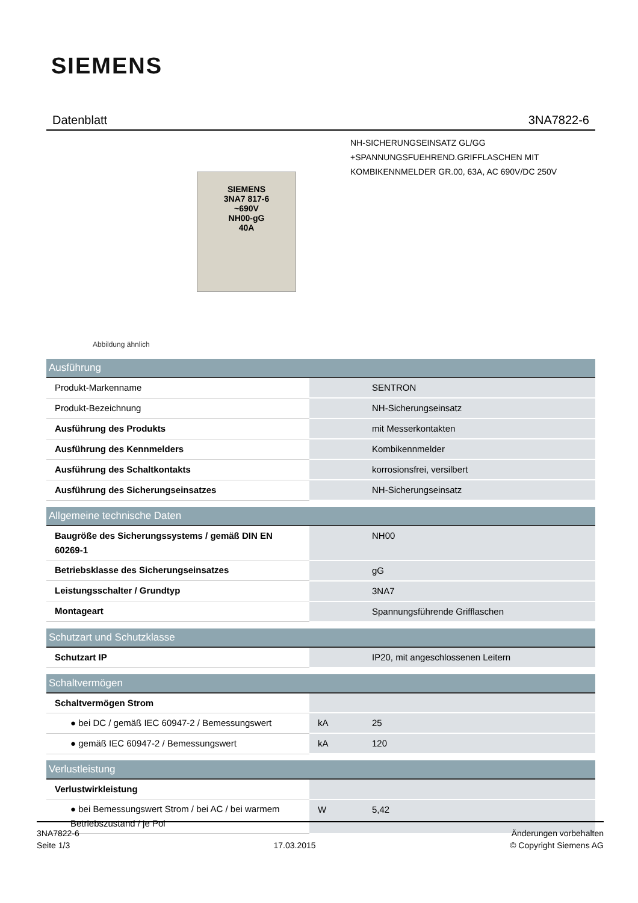SIEMENS
Datenblatt 3NA7822-6
SIEMENS
3NA7 817-6
~690V
NH00-gG
40A
Abbildung ähnlich
NH-SICHERUNGSEINSATZ GL/GG
+SPANNUNGSFUEHREND.GRIFFLASCHEN MIT
KOMBIKENNMELDER GR.00, 63A, AC 690V/DC 250V
| Ausführung | | |
| --- | --- | --- |
| Produkt-Markenname | | SENTRON |
| Produkt-Bezeichnung | | NH-Sicherungseinsatz |
| Ausführung des Produkts | | mit Messerkontakten |
| Ausführung des Kennmelders | | Kombikennmelder |
| Ausführung des Schaltkontakts | | korrosionsfrei, versilbert |
| Ausführung des Sicherungseinsatzes | | NH-Sicherungseinsatz |
| Allgemeine technische Daten | | |
| Baugröße des Sicherungssystems / gemäß DIN EN 60269-1 | | NH00 |
| Betriebsklasse des Sicherungseinsatzes | | gG |
| Leistungsschalter / Grundtyp | | 3NA7 |
| Montageart | | Spannungsführende Grifflaschen |
| Schutzart und Schutzklasse | | |
| Schutzart IP | | IP20, mit angeschlossenen Leitern |
| Schaltvermögen | | |
| Schaltvermögen Strom | | |
| ● bei DC / gemäß IEC 60947-2 / Bemessungswert | kA | 25 |
| ● gemäß IEC 60947-2 / Bemessungswert | kA | 120 |
| Verlustleistung | | |
| Verlustwirkleistung | | |
| ● bei Bemessungswert Strom / bei AC / bei warmem Betriebszustand / je Pol | W | 5,42 |
3NA7822-6
Seite 1/3
17.03.2015
Änderungen vorbehalten
© Copyright Siemens AG